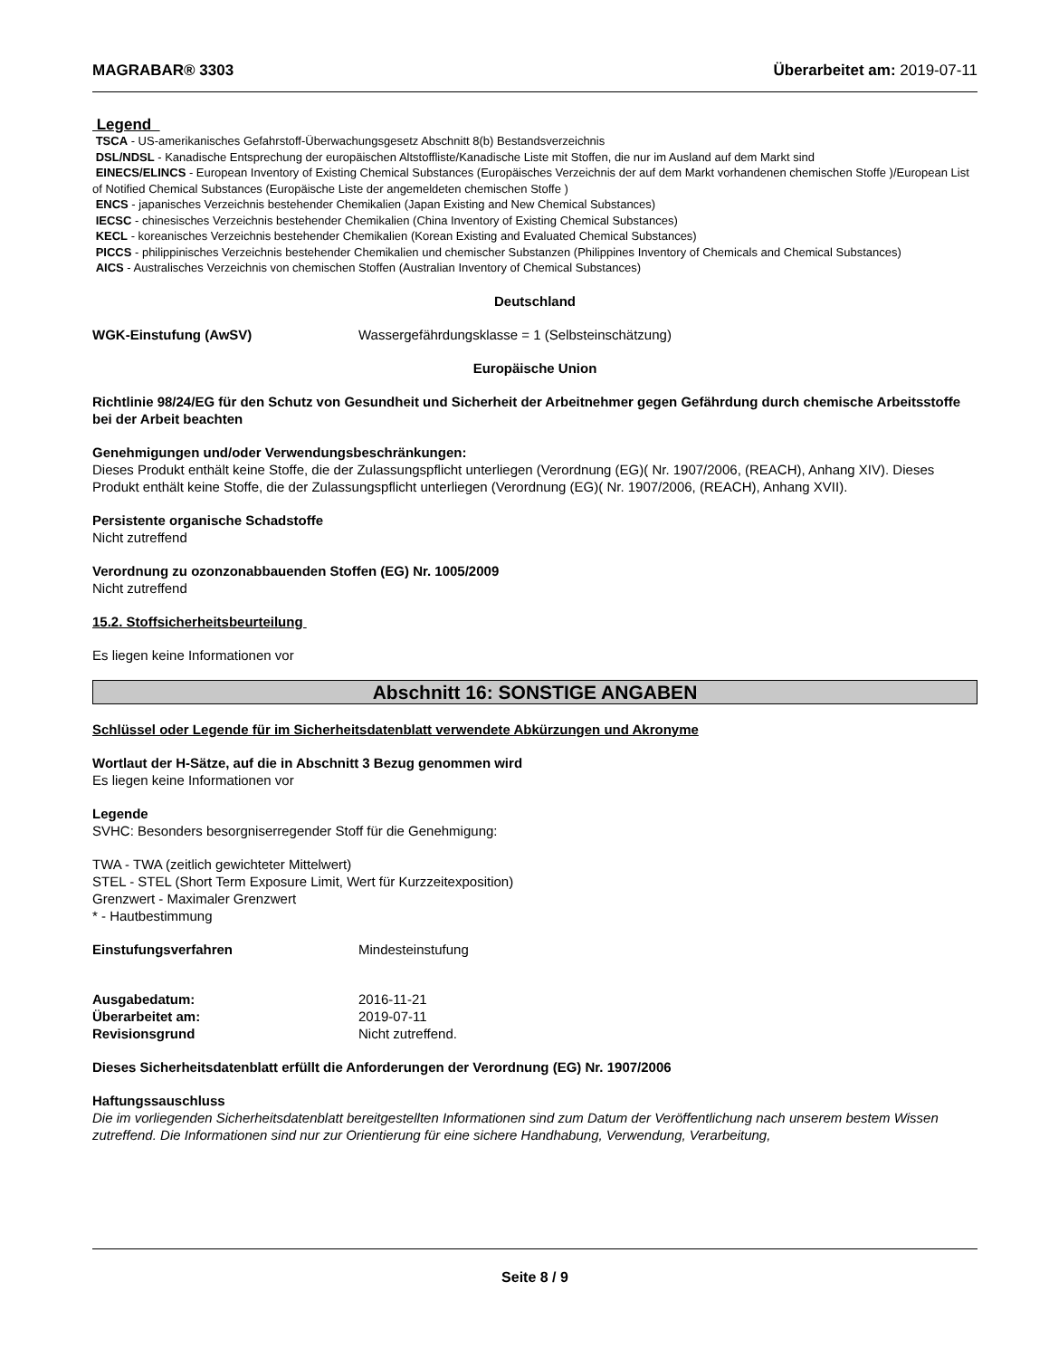MAGRABAR® 3303 Überarbeitet am: 2019-07-11
Legend
TSCA - US-amerikanisches Gefahrstoff-Überwachungsgesetz Abschnitt 8(b) Bestandsverzeichnis
DSL/NDSL - Kanadische Entsprechung der europäischen Altstoffliste/Kanadische Liste mit Stoffen, die nur im Ausland auf dem Markt sind
EINECS/ELINCS - European Inventory of Existing Chemical Substances (Europäisches Verzeichnis der auf dem Markt vorhandenen chemischen Stoffe )/European List of Notified Chemical Substances (Europäische Liste der angemeldeten chemischen Stoffe )
ENCS - japanisches Verzeichnis bestehender Chemikalien (Japan Existing and New Chemical Substances)
IECSC - chinesisches Verzeichnis bestehender Chemikalien (China Inventory of Existing Chemical Substances)
KECL - koreanisches Verzeichnis bestehender Chemikalien (Korean Existing and Evaluated Chemical Substances)
PICCS - philippinisches Verzeichnis bestehender Chemikalien und chemischer Substanzen (Philippines Inventory of Chemicals and Chemical Substances)
AICS - Australisches Verzeichnis von chemischen Stoffen (Australian Inventory of Chemical Substances)
Deutschland
WGK-Einstufung (AwSV) Wassergefährdungsklasse = 1 (Selbsteinschätzung)
Europäische Union
Richtlinie 98/24/EG für den Schutz von Gesundheit und Sicherheit der Arbeitnehmer gegen Gefährdung durch chemische Arbeitsstoffe bei der Arbeit beachten
Genehmigungen und/oder Verwendungsbeschränkungen:
Dieses Produkt enthält keine Stoffe, die der Zulassungspflicht unterliegen (Verordnung (EG)( Nr. 1907/2006, (REACH), Anhang XIV). Dieses Produkt enthält keine Stoffe, die der Zulassungspflicht unterliegen (Verordnung (EG)( Nr. 1907/2006, (REACH), Anhang XVII).
Persistente organische Schadstoffe
Nicht zutreffend
Verordnung zu ozonzonabbauenden Stoffen (EG) Nr. 1005/2009
Nicht zutreffend
15.2. Stoffsicherheitsbeurteilung
Es liegen keine Informationen vor
Abschnitt 16: SONSTIGE ANGABEN
Schlüssel oder Legende für im Sicherheitsdatenblatt verwendete Abkürzungen und Akronyme
Wortlaut der H-Sätze, auf die in Abschnitt 3 Bezug genommen wird
Es liegen keine Informationen vor
Legende
SVHC: Besonders besorgniserregender Stoff für die Genehmigung:
TWA - TWA (zeitlich gewichteter Mittelwert)
STEL - STEL (Short Term Exposure Limit, Wert für Kurzzeitexposition)
Grenzwert - Maximaler Grenzwert
* - Hautbestimmung
Einstufungsverfahren Mindesteinstufung
Ausgabedatum: 2016-11-21
Überarbeitet am: 2019-07-11
Revisionsgrund Nicht zutreffend.
Dieses Sicherheitsdatenblatt erfüllt die Anforderungen der Verordnung (EG) Nr. 1907/2006
Haftungssauschluss
Die im vorliegenden Sicherheitsdatenblatt bereitgestellten Informationen sind zum Datum der Veröffentlichung nach unserem bestem Wissen zutreffend. Die Informationen sind nur zur Orientierung für eine sichere Handhabung, Verwendung, Verarbeitung,
Seite 8 / 9